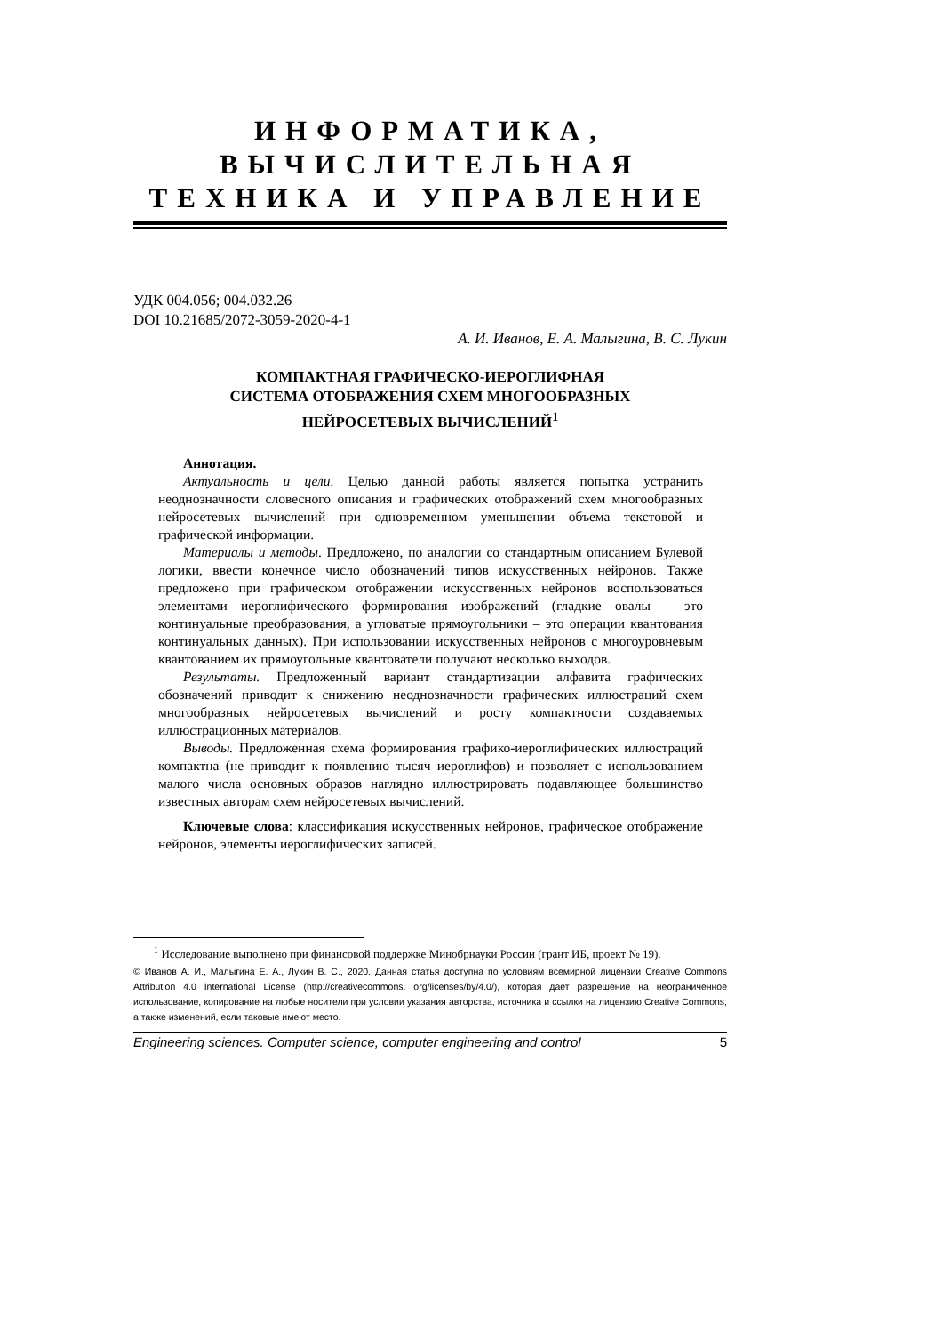ИНФОРМАТИКА,
ВЫЧИСЛИТЕЛЬНАЯ
ТЕХНИКА И УПРАВЛЕНИЕ
УДК 004.056; 004.032.26
DOI 10.21685/2072-3059-2020-4-1
А. И. Иванов, Е. А. Малыгина, В. С. Лукин
КОМПАКТНАЯ ГРАФИЧЕСКО-ИЕРОГЛИФНАЯ
СИСТЕМА ОТОБРАЖЕНИЯ СХЕМ МНОГООБРАЗНЫХ
НЕЙРОСЕТЕВЫХ ВЫЧИСЛЕНИЙ<sup>1</sup>
Аннотация.
Актуальность и цели. Целью данной работы является попытка устранить неоднозначности словесного описания и графических отображений схем многообразных нейросетевых вычислений при одновременном уменьшении объема текстовой и графической информации.
Материалы и методы. Предложено, по аналогии со стандартным описанием Булевой логики, ввести конечное число обозначений типов искусственных нейронов. Также предложено при графическом отображении искусственных нейронов воспользоваться элементами иероглифического формирования изображений (гладкие овалы – это континуальные преобразования, а угловатые прямоугольники – это операции квантования континуальных данных). При использовании искусственных нейронов с многоуровневым квантованием их прямоугольные квантователи получают несколько выходов.
Результаты. Предложенный вариант стандартизации алфавита графических обозначений приводит к снижению неоднозначности графических иллюстраций схем многообразных нейросетевых вычислений и росту компактности создаваемых иллюстрационных материалов.
Выводы. Предложенная схема формирования графико-иероглифических иллюстраций компактна (не приводит к появлению тысяч иероглифов) и позволяет с использованием малого числа основных образов наглядно иллюстрировать подавляющее большинство известных авторам схем нейросетевых вычислений.
Ключевые слова: классификация искусственных нейронов, графическое отображение нейронов, элементы иероглифических записей.
<sup>1</sup> Исследование выполнено при финансовой поддержке Минобрнауки России (грант ИБ, проект № 19).
© Иванов А. И., Малыгина Е. А., Лукин В. С., 2020. Данная статья доступна по условиям всемирной лицензии Creative Commons Attribution 4.0 International License (http://creativecommons. org/licenses/by/4.0/), которая дает разрешение на неограниченное использование, копирование на любые носители при условии указания авторства, источника и ссылки на лицензию Creative Commons, а также изменений, если таковые имеют место.
Engineering sciences. Computer science, computer engineering and control 5